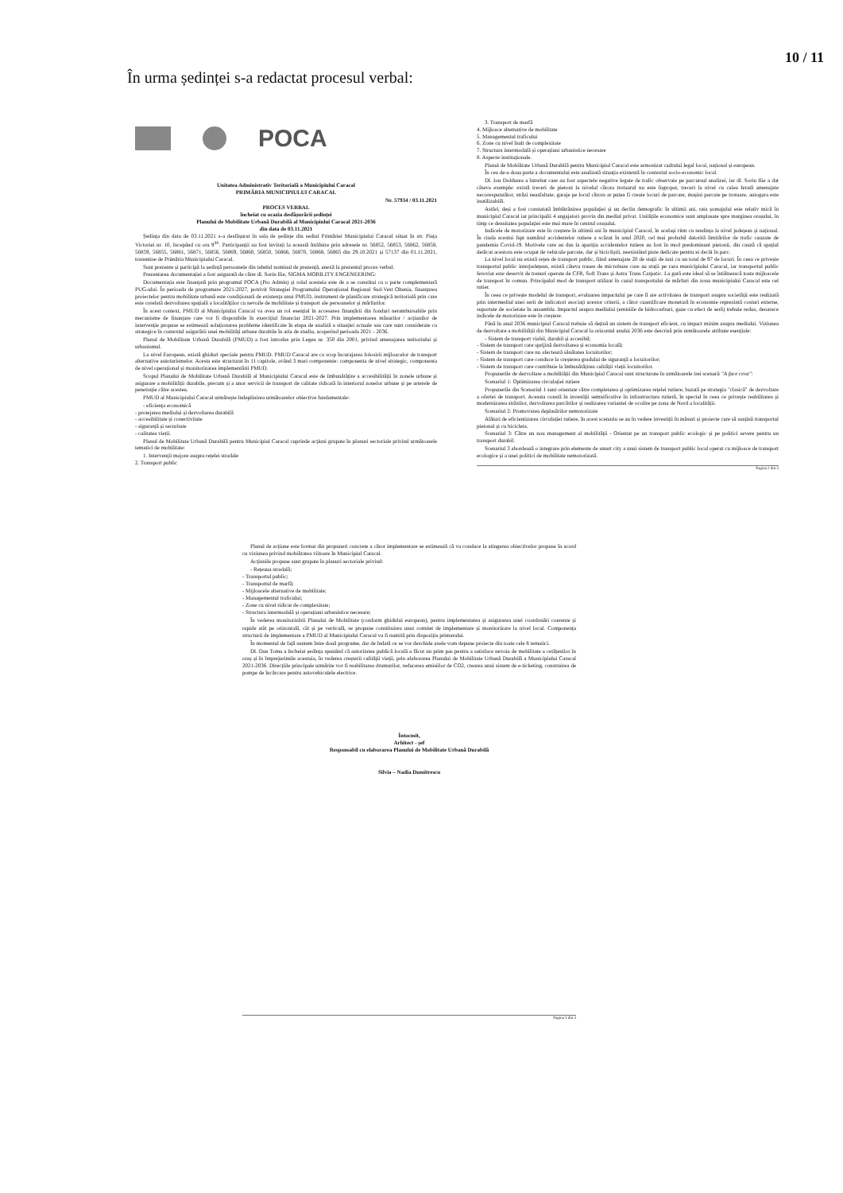10 / 11
În urma ședinței s-a redactat procesul verbal:
POCA
Unitatea Administrativ Teritorială a Municipiului Caracal
PRIMĂRIA MUNICIPIULUI CARACAL
Nr. 57934 / 03.11.2021
PROCES VERBAL
încheiat cu ocazia desfășurării ședinței
Planului de Mobilitate Urbană Durabilă al Municipiului Caracal 2021-2036
din data de 03.11.2021
Ședința din data de 03.11.2021 s-a desfășurat în sala de ședințe din sediul Primăriei Municipiului Caracal situat în str. Piața Victoriei nr. 10, începând cu ora 9<sup>30</sup>. Participanții au fost invitați la această întâlnire prin adresele nr. 56852, 56853, 56862, 56858, 56859, 56855, 56861, 56871, 56856, 56869, 56860, 56850, 56866, 56870, 56868, 56865 din 29.10.2021 și 57137 din 01.11.2021, transmise de Primăria Municipiului Caracal.
Sunt prezente și participă la ședință persoanele din tabelul nominal de prezență, anexă la prezentul proces verbal.
Prezentarea documentației a fost asigurată de către dl. Sorin Ilie, SIGMA MOBILITY ENGENEERING:
Documentația este finanțată prin programul POCA (Pro Admin) și rolul acesteia este de a se constitui ca o parte complementară PUG-ului. În perioada de programare 2021-2027, potrivit Strategiei Programului Operațional Regional Sud-Vest Oltenia, finanțarea proiectelor pentru mobilitate urbană este condiționată de existența unui PMUD, instrument de planificare strategică teritorială prin care este corelată dezvoltarea spațială a localităților cu nevoile de mobilitate și transport ale persoanelor și mărfurilor.
În acest context, PMUD al Municipiului Caracal va avea un rol esențial în accesarea finanțării din fonduri nerambursabile prin mecanisme de finanțare care vor fi disponibile în exercițiul financiar 2021-2027. Prin implementarea măsurilor / acțiunilor de intervenție propuse se estimează soluționarea probleme identificate în etapa de analiză a situației actuale sau care sunt considerate ca strategice în contextul asigurării unei mobilități urbane durabile în aria de studiu, acoperind perioada 2021 - 2036.
Planul de Mobilitate Urbană Durabilă (PMUD) a fost introdus prin Legea nr. 350 din 2001, privind amenajarea teritoriului și urbanismul.
La nivel European, există ghiduri speciale pentru PMUD. PMUD Caracal are ca scop încurajarea folosirii mijloacelor de transport alternative autoturismelor. Acesta este structurat în 11 capitole, având 3 mari componente: componenta de nivel strategic, componenta de nivel operațional și monitorizarea implementării PMUD.
Scopul Planului de Mobilitate Urbană Durabilă al Municipiului Caracal este de îmbunătățire a accesibilității în zonele urbane și asigurare a mobilității durabile, precum și a unor servicii de transport de calitate ridicată în interiorul zonelor urbane și pe arterele de penetrație către acestea.
PMUD al Municipiului Caracal urmărește îndeplinirea următoarelor obiective fundamentale:
- eficiența economică
- protejarea mediului și dezvoltarea durabilă
- accesibilitate și conectivitate
- siguranță și securitate
- calitatea vieții.
Planul de Mobilitate Urbană Durabilă pentru Municipiul Caracal cuprinde acțiuni grupate în planuri sectoriale privind următoarele tematici de mobilitate:
1. Intervenții majore asupra rețelei stradale
2. Transport public
3. Transport de marfă
4. Mijloace alternative de mobilitate
5. Managementul traficului
6. Zone cu nivel înalt de complexitate
7. Structura intermodală și operațiuni urbanistice necesare
8. Aspecte instituționale.
Planul de Mobilitate Urbană Durabilă pentru Municipiul Caracal este armonizat cadrului legal local, național și european.
În cea de-a doua parte a documentului este analizată situația existentă în contextul socio-economic local.
Dl. Ion Doldurea a întrebat care au fost aspectele negative legate de trafic observate pe parcursul analizei, iar dl. Sorin Ilie a dat câteva exemple: există treceri de pietoni la nivelul cărora trotuarul nu este îngropat, treceri la nivel cu calea ferată amenajate necorespunzător, străzi neasfaltate, garaje pe locul cărora ar putea fi create locuri de parcare, mașini parcate pe trotuare, autogara este inutilizabilă.
Astfel, deși a fost constatată îmbătrânirea populației și un declin demografic în ultimii ani, rata șomajului este relativ mică în municipiul Caracal iar principalii 4 angajatori provin din mediul privat. Unitățile economice sunt amplasate spre marginea orașului, în timp ce densitatea populației este mai mare în centrul orașului.
Indicele de motorizare este în creștere în ultimii ani în municipiul Caracal, în același ritm cu tendința la nivel județean și național. În ciuda acestui fapt numărul accidentelor rutiere a scăzut în anul 2020, cel mai probabil datorită limitărilor de trafic cauzate de pandemia Covid-19. Motivele care au dus la apariția accidentelor rutiere au fost în mod predominant pietonii, din cauză că spațiul dedicat acestora este ocupat de vehicule parcate, dar și bicicliștii, neexistând piste dedicate pentru ei decât în parc.
La nivel local nu există rețea de transport public, fiind amenajate 20 de stații de taxi cu un total de 97 de locuri. În ceea ce privește transportul public interjudețean, există câteva trasee de microbuze care au stații pe raza municipiului Caracal, iar transportul public feroviar este deservit de trenuri operate de CFR, Soft Trans și Astra Trans Carpatic. La gară este ideal să se întâlnească toate mijloacele de transport în comun. Principalul mod de transport utilizat în cazul transportului de mărfuri din zona municipiului Caracal este cel rutier.
În ceea ce privește modelul de transport, evaluarea impactului pe care îl are activitatea de transport asupra societății este realizată prin intermediul unei serii de indicatori asociați acestor criterii, a căror cuantificare monetară în economie reprezintă costuri externe, suportate de societate în ansamblu. Impactul asupra mediului (emisiile de hidrocarburi, gaze cu efect de seră) trebuie redus, deoarece indicele de motorizare este în creștere.
Până în anul 2036 municipiul Caracal trebuie să dețină un sistem de transport eficient, cu impact minim asupra mediului. Viziunea de dezvoltare a mobilității din Municipiul Caracal la orizontul anului 2036 este descrisă prin următoarele atribute esențiale:
- Sistem de transport viabil, durabil și accesibil;
- Sistem de transport care sprijină dezvoltarea și economia locală;
- Sistem de transport care nu afectează sănătatea locuitorilor;
- Sistem de transport care conduce la creșterea gradului de siguranță a locuitorilor;
- Sistem de transport care contribuie la îmbunătățirea calității vieții locuitorilor.
Propunerile de dezvoltare a mobilității din Municipiul Caracal sunt structurate în următoarele trei scenarii "A face ceva":
Scenariul 1: Optimizarea circulației rutiere
Propunerile din Scenariul 1 sunt orientate către completarea și optimizarea rețelei rutiere, bazată pe strategia "clasică" de dezvoltare a ofertei de transport. Aceasta constă în investiții semnificative în infrastructura rutieră, în special în ceea ce privește reabilitarea și modernizarea străzilor, dezvoltarea parcărilor și realizarea variantei de ocolire pe zona de Nord a localității.
Scenariul 2: Promovarea deplasărilor nemotorizate
Alături de eficientizarea circulației rutiere, în acest scenariu se au în vedere investiții în măsuri și proiecte care să susțină transportul pietonal și cu bicicleta.
Scenariul 3: Către un nou management al mobilității - Orientat pe un transport public ecologic și pe politici severe pentru un transport durabil.
Scenariul 3 abordează o integrare prin elemente de smart city a unui sistem de transport public local operat cu mijloace de transport ecologice și a unei politici de mobilitate nemotorizată.
Pagina 2 din 3
Planul de acțiune este format din propuneri concrete a căror implementare se estimează că va conduce la atingerea obiectivelor propuse în acord cu viziunea privind mobilitatea viitoare în Municipiul Caracal.
Acțiunile propuse sunt grupate în planuri sectoriale privind:
- Rețeaua stradală;
- Transportul public;
- Transportul de marfă;
- Mijloacele alternative de mobilitate;
- Managementul traficului;
- Zone cu nivel ridicat de complexitate;
- Structura intermodală și operațiuni urbanistice necesare;
În vederea monitorizării Planului de Mobilitate (conform ghidului european), pentru implementarea și asigurarea unei coordonări coerente și rapide atât pe orizontală, cât și pe verticală, se propune constituirea unui comitet de implementare și monitorizare la nivel local. Componența structurii de implementare a PMUD al Municipiului Caracal va fi numită prin dispoziția primarului.
În momentul de față suntem între două programe, dar de îndată ce se vor deschide axele vom depune proiecte din toate cele 8 tematici.
Dl. Dan Toma a încheiat ședința spunând că autoritatea publică locală a făcut un prim pas pentru a satisface nevoia de mobilitate a cetățenilor în oraș și în împrejurimile acestuia, în vederea creșterii calității vieții, prin elaborarea Planului de Mobilitate Urbană Durabilă a Municipiului Caracal 2021-2036. Direcțiile principale urmărite vor fi reabilitarea drumurilor, reducerea emisiilor de CO2, crearea unui sistem de e-ticketing, construirea de pompe de încărcare pentru autovehiculele electrice.
Întocmit,
Arhitect - șef
Responsabil cu elaborarea Planului de Mobilitate Urbană Durabilă
Silvia – Nadia Dumitrescu
Pagina 3 din 3